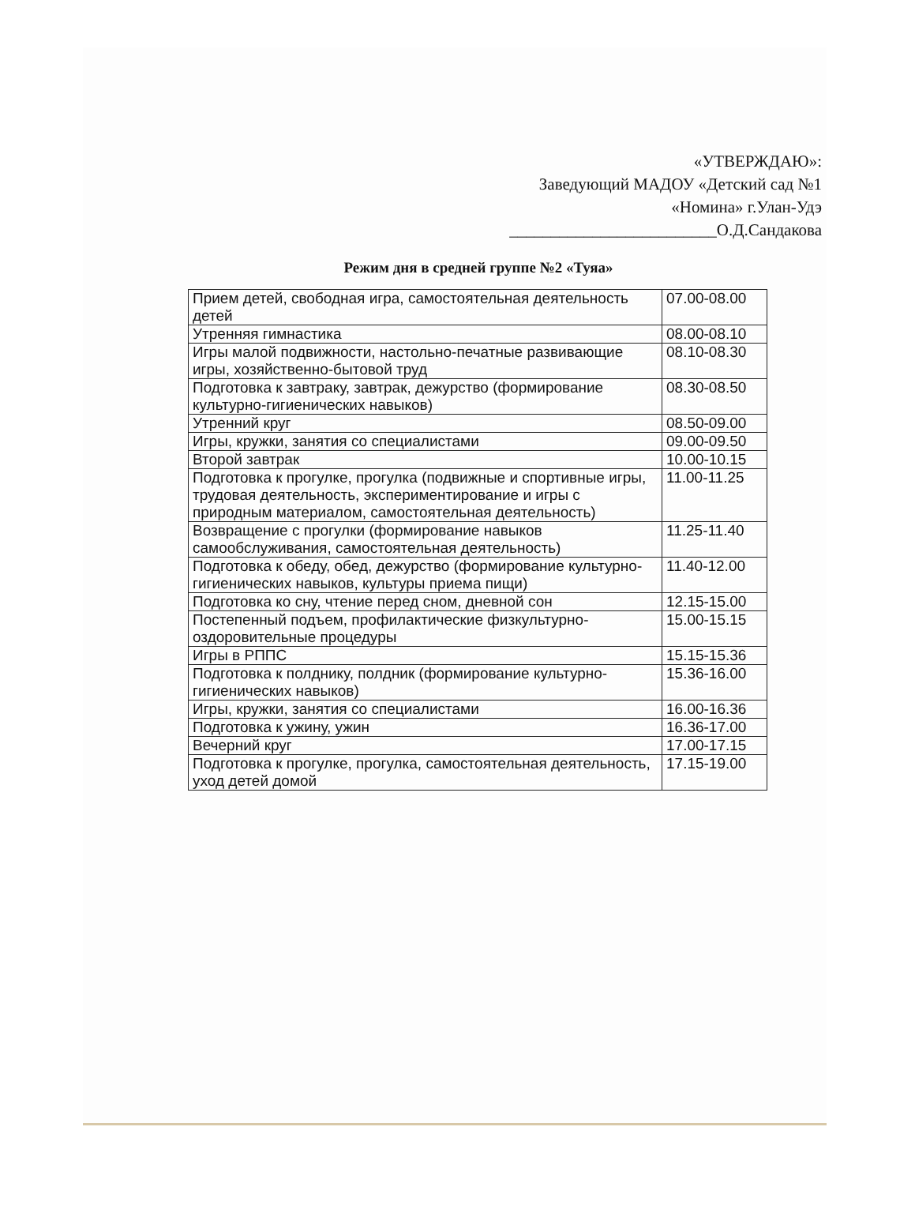«УТВЕРЖДАЮ»:
Заведующий МАДОУ «Детский сад №1
«Номина» г.Улан-Удэ
_________________________О.Д.Сандакова
Режим дня в средней группе №2 «Туяа»
| Прием детей, свободная игра, самостоятельная деятельность детей | 07.00-08.00 |
| Утренняя гимнастика | 08.00-08.10 |
| Игры малой подвижности, настольно-печатные развивающие игры, хозяйственно-бытовой труд | 08.10-08.30 |
| Подготовка к завтраку, завтрак, дежурство (формирование культурно-гигиенических навыков) | 08.30-08.50 |
| Утренний круг | 08.50-09.00 |
| Игры, кружки, занятия со специалистами | 09.00-09.50 |
| Второй завтрак | 10.00-10.15 |
| Подготовка к прогулке, прогулка (подвижные и спортивные игры, трудовая деятельность, экспериментирование и игры с природным материалом, самостоятельная деятельность) | 11.00-11.25 |
| Возвращение с прогулки (формирование навыков самообслуживания, самостоятельная деятельность) | 11.25-11.40 |
| Подготовка к обеду, обед, дежурство (формирование культурно-гигиенических навыков, культуры приема пищи) | 11.40-12.00 |
| Подготовка ко сну, чтение перед сном, дневной сон | 12.15-15.00 |
| Постепенный подъем, профилактические физкультурно-оздоровительные процедуры | 15.00-15.15 |
| Игры в РППС | 15.15-15.36 |
| Подготовка к полднику, полдник (формирование культурно-гигиенических навыков) | 15.36-16.00 |
| Игры, кружки, занятия со специалистами | 16.00-16.36 |
| Подготовка к ужину, ужин | 16.36-17.00 |
| Вечерний круг | 17.00-17.15 |
| Подготовка к прогулке, прогулка, самостоятельная деятельность, уход детей домой | 17.15-19.00 |